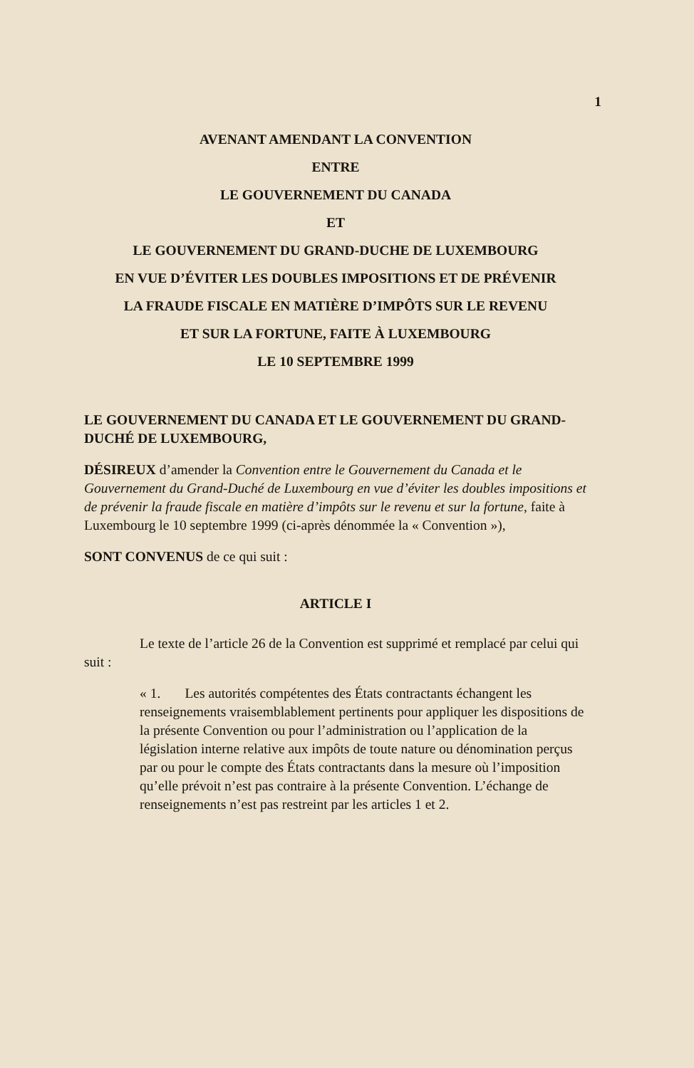1
AVENANT AMENDANT LA CONVENTION
ENTRE
LE GOUVERNEMENT DU CANADA
ET
LE GOUVERNEMENT DU GRAND-DUCHE DE LUXEMBOURG
EN VUE D’ÉVITER LES DOUBLES IMPOSITIONS ET DE PRÉVENIR
LA FRAUDE FISCALE EN MATIÈRE D’IMPÔTS SUR LE REVENU
ET SUR LA FORTUNE, FAITE À LUXEMBOURG
LE 10 SEPTEMBRE 1999
LE GOUVERNEMENT DU CANADA ET LE GOUVERNEMENT DU GRAND-DUCHÉ DE LUXEMBOURG,
DÉSIREUX d’amender la Convention entre le Gouvernement du Canada et le Gouvernement du Grand-Duché de Luxembourg en vue d’éviter les doubles impositions et de prévenir la fraude fiscale en matière d’impôts sur le revenu et sur la fortune, faite à Luxembourg le 10 septembre 1999 (ci-après dénommée la « Convention »),
SONT CONVENUS de ce qui suit :
ARTICLE I
Le texte de l’article 26 de la Convention est supprimé et remplacé par celui qui suit :
« 1. Les autorités compétentes des États contractants échangent les renseignements vraisemblablement pertinents pour appliquer les dispositions de la présente Convention ou pour l’administration ou l’application de la législation interne relative aux impôts de toute nature ou dénomination perçus par ou pour le compte des États contractants dans la mesure où l’imposition qu’elle prévoit n’est pas contraire à la présente Convention. L’échange de renseignements n’est pas restreint par les articles 1 et 2.